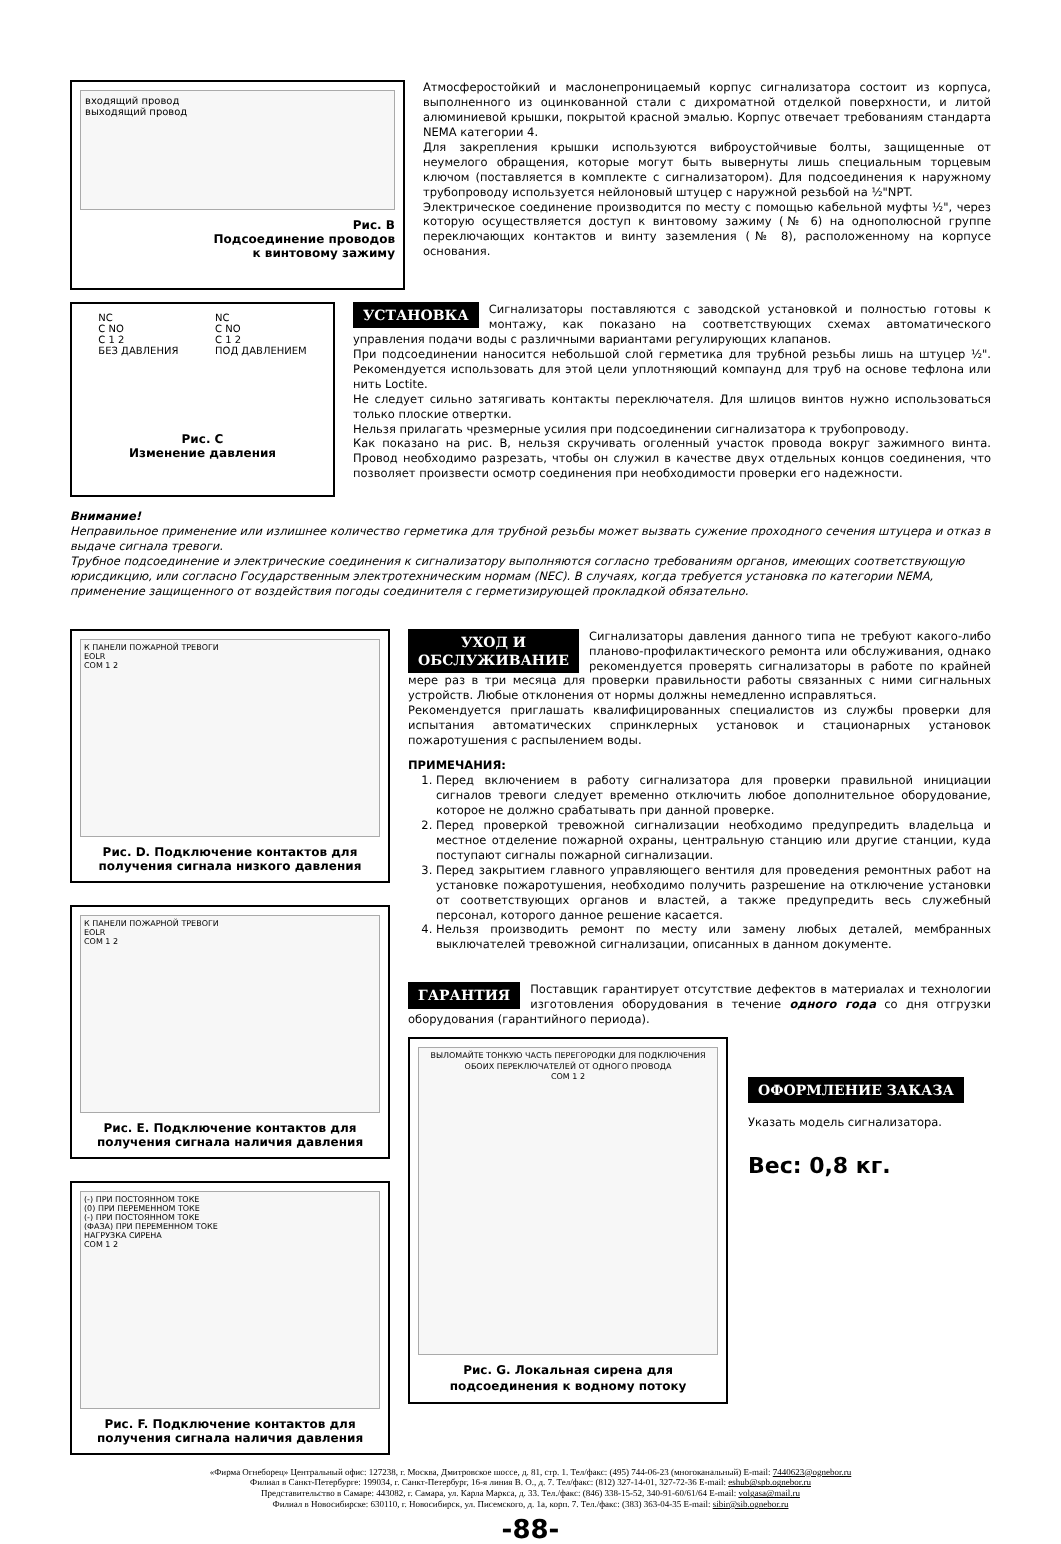входящий провод
выходящий провод
Рис. B
Подсоединение проводов
к винтовому зажиму
Атмосферостойкий и маслонепроницаемый корпус сигнализатора состоит из корпуса, выполненного из оцинкованной стали с дихроматной отделкой поверхности, и литой алюминиевой крышки, покрытой красной эмалью. Корпус отвечает требованиям стандарта NEMA категории 4.
Для закрепления крышки используются виброустойчивые болты, защищенные от неумелого обращения, которые могут быть вывернуты лишь специальным торцевым ключом (поставляется в комплекте с сигнализатором). Для подсоединения к наружному трубопроводу используется нейлоновый штуцер с наружной резьбой на ½"NPT.
Электрическое соединение производится по месту с помощью кабельной муфты ½", через которую осуществляется доступ к винтовому зажиму (№ 6) на однополюсной группе переключающих контактов и винту заземления (№ 8), расположенному на корпусе основания.
NC
C NO
C 1 2
БЕЗ ДАВЛЕНИЯ
NC
C NO
C 1 2
ПОД ДАВЛЕНИЕМ
Рис. C
Изменение давления
УСТАНОВКА Сигнализаторы поставляются с заводской установкой и полностью готовы к монтажу, как показано на соответствующих схемах автоматического управления подачи воды с различными вариантами регулирующих клапанов.
При подсоединении наносится небольшой слой герметика для трубной резьбы лишь на штуцер ½". Рекомендуется использовать для этой цели уплотняющий компаунд для труб на основе тефлона или нить Loctite.
Не следует сильно затягивать контакты переключателя. Для шлицов винтов нужно использоваться только плоские отвертки.
Нельзя прилагать чрезмерные усилия при подсоединении сигнализатора к трубопроводу.
Как показано на рис. B, нельзя скручивать оголенный участок провода вокруг зажимного винта. Провод необходимо разрезать, чтобы он служил в качестве двух отдельных концов соединения, что позволяет произвести осмотр соединения при необходимости проверки его надежности.
Внимание!
Неправильное применение или излишнее количество герметика для трубной резьбы может вызвать сужение проходного сечения штуцера и отказ в выдаче сигнала тревоги.
Трубное подсоединение и электрические соединения к сигнализатору выполняются согласно требованиям органов, имеющих соответствующую юрисдикцию, или согласно Государственным электротехническим нормам (NEC). В случаях, когда требуется установка по категории NEMA, применение защищенного от воздействия погоды соединителя с герметизирующей прокладкой обязательно.
К ПАНЕЛИ ПОЖАРНОЙ ТРЕВОГИ
EOLR
COM 1 2
Рис. D. Подключение контактов для получения сигнала низкого давления
К ПАНЕЛИ ПОЖАРНОЙ ТРЕВОГИ
EOLR
COM 1 2
Рис. E. Подключение контактов для получения сигнала наличия давления
(-) ПРИ ПОСТОЯННОМ ТОКЕ
(0) ПРИ ПЕРЕМЕННОМ ТОКЕ
(-) ПРИ ПОСТОЯННОМ ТОКЕ
(ФАЗА) ПРИ ПЕРЕМЕННОМ ТОКЕ
НАГРУЗКА СИРЕНА
COM 1 2
Рис. F. Подключение контактов для получения сигнала наличия давления
УХОД И
ОБСЛУЖИВАНИЕ Сигнализаторы давления данного типа не требуют какого-либо планово-профилактического ремонта или обслуживания, однако рекомендуется проверять сигнализаторы в работе по крайней мере раз в три месяца для проверки правильности работы связанных с ними сигнальных устройств. Любые отклонения от нормы должны немедленно исправляться.
Рекомендуется приглашать квалифицированных специалистов из службы проверки для испытания автоматических спринклерных установок и стационарных установок пожаротушения с распылением воды.
ПРИМЕЧАНИЯ:
1. Перед включением в работу сигнализатора для проверки правильной инициации сигналов тревоги следует временно отключить любое дополнительное оборудование, которое не должно срабатывать при данной проверке.
2. Перед проверкой тревожной сигнализации необходимо предупредить владельца и местное отделение пожарной охраны, центральную станцию или другие станции, куда поступают сигналы пожарной сигнализации.
3. Перед закрытием главного управляющего вентиля для проведения ремонтных работ на установке пожаротушения, необходимо получить разрешение на отключение установки от соответствующих органов и властей, а также предупредить весь служебный персонал, которого данное решение касается.
4. Нельзя производить ремонт по месту или замену любых деталей, мембранных выключателей тревожной сигнализации, описанных в данном документе.
ГАРАНТИЯ Поставщик гарантирует отсутствие дефектов в материалах и технологии изготовления оборудования в течение одного года со дня отгрузки оборудования (гарантийного периода).
ВЫЛОМАЙТЕ ТОНКУЮ ЧАСТЬ ПЕРЕГОРОДКИ ДЛЯ ПОДКЛЮЧЕНИЯ ОБОИХ ПЕРЕКЛЮЧАТЕЛЕЙ ОТ ОДНОГО ПРОВОДА
COM 1 2
Рис. G. Локальная сирена для подсоединения к водному потоку
ОФОРМЛЕНИЕ ЗАКАЗА
Указать модель сигнализатора.
Вес: 0,8 кг.
«Фирма Огнеборец» Центральный офис: 127238, г. Москва, Дмитровское шоссе, д. 81, стр. 1. Тел/факс: (495) 744-06-23 (многоканальный) E-mail: 7440623@ognebor.ru
Филиал в Санкт-Петербурге: 199034, г. Санкт-Петербург, 16-я линия В. О., д. 7. Тел/факс: (812) 327-14-01, 327-72-36 E-mail: eshub@spb.ognebor.ru
Представительство в Самаре: 443082, г. Самара, ул. Карла Маркса, д. 33. Тел./факс: (846) 338-15-52, 340-91-60/61/64 E-mail: volgasa@mail.ru
Филиал в Новосибирске: 630110, г. Новосибирск, ул. Писемского, д. 1а, корп. 7. Тел./факс: (383) 363-04-35 E-mail: sibir@sib.ognebor.ru
-88-